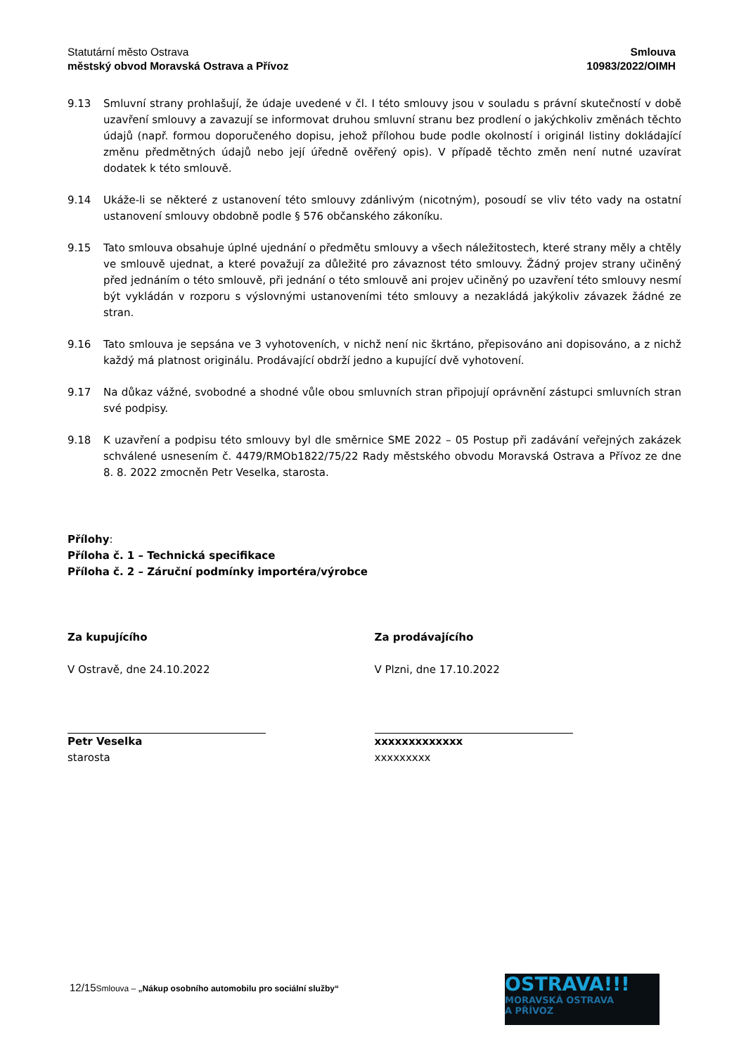Statutární město Ostrava
městský obvod Moravská Ostrava a Přívoz
Smlouva
10983/2022/OIMH
9.13 Smluvní strany prohlašují, že údaje uvedené v čl. I této smlouvy jsou v souladu s právní skutečností v době uzavření smlouvy a zavazují se informovat druhou smluvní stranu bez prodlení o jakýchkoliv změnách těchto údajů (např. formou doporučeného dopisu, jehož přílohou bude podle okolností i originál listiny dokládající změnu předmětných údajů nebo její úředně ověřený opis). V případě těchto změn není nutné uzavírat dodatek k této smlouvě.
9.14 Ukáže-li se některé z ustanovení této smlouvy zdánlivým (nicotným), posoudí se vliv této vady na ostatní ustanovení smlouvy obdobně podle § 576 občanského zákoníku.
9.15 Tato smlouva obsahuje úplné ujednání o předmětu smlouvy a všech náležitostech, které strany měly a chtěly ve smlouvě ujednat, a které považují za důležité pro závaznost této smlouvy. Žádný projev strany učiněný před jednáním o této smlouvě, při jednání o této smlouvě ani projev učiněný po uzavření této smlouvy nesmí být vykládán v rozporu s výslovnými ustanoveními této smlouvy a nezakládá jakýkoliv závazek žádné ze stran.
9.16 Tato smlouva je sepsána ve 3 vyhotoveních, v nichž není nic škrtáno, přepisováno ani dopisováno, a z nichž každý má platnost originálu. Prodávající obdrží jedno a kupující dvě vyhotovení.
9.17 Na důkaz vážné, svobodné a shodné vůle obou smluvních stran připojují oprávnění zástupci smluvních stran své podpisy.
9.18 K uzavření a podpisu této smlouvy byl dle směrnice SME 2022 – 05 Postup při zadávání veřejných zakázek schválené usnesením č. 4479/RMOb1822/75/22 Rady městského obvodu Moravská Ostrava a Přívoz ze dne 8. 8. 2022 zmocněn Petr Veselka, starosta.
Přílohy:
Příloha č. 1 – Technická specifikace
Příloha č. 2 – Záruční podmínky importéra/výrobce
Za kupujícího
V Ostravě, dne 24.10.2022
Petr Veselka
starosta
Za prodávajícího
V Plzni, dne 17.10.2022
xxxxxxxxxxxxx
xxxxxxxxx
12/15Smlouva – „Nákup osobního automobilu pro sociální služby“
OSTRAVA!!!
MORAVSKÁ OSTRAVA
A PŘÍVOZ